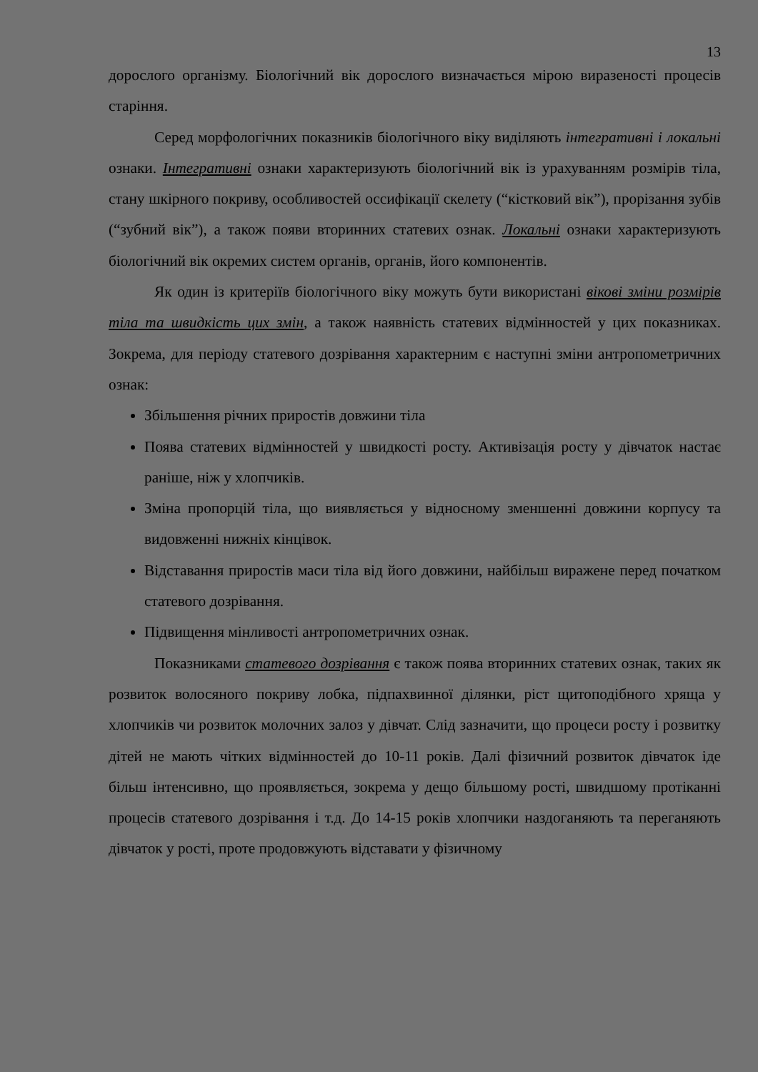13
дорослого організму. Біологічний вік дорослого визначається мірою виразеності процесів старіння.
Серед морфологічних показників біологічного віку виділяють інтегративні і локальні ознаки. Інтегративні ознаки характеризують біологічний вік із урахуванням розмірів тіла, стану шкірного покриву, особливостей оссифікації скелету (“кістковий вік”), прорізання зубів (“зубний вік”), а також появи вторинних статевих ознак. Локальні ознаки характеризують біологічний вік окремих систем органів, органів, його компонентів.
Як один із критеріїв біологічного віку можуть бути використані вікові зміни розмірів тіла та швидкість цих змін, а також наявність статевих відмінностей у цих показниках. Зокрема, для періоду статевого дозрівання характерним є наступні зміни антропометричних ознак:
Збільшення річних приростів довжини тіла
Поява статевих відмінностей у швидкості росту. Активізація росту у дівчаток настає раніше, ніж у хлопчиків.
Зміна пропорцій тіла, що виявляється у відносному зменшенні довжини корпусу та видовженні нижніх кінцівок.
Відставання приростів маси тіла від його довжини, найбільш виражене перед початком статевого дозрівання.
Підвищення мінливості антропометричних ознак.
Показниками статевого дозрівання є також поява вторинних статевих ознак, таких як розвиток волосяного покриву лобка, підпахвинної ділянки, ріст щитоподібного хряща у хлопчиків чи розвиток молочних залоз у дівчат. Слід зазначити, що процеси росту і розвитку дітей не мають чітких відмінностей до 10-11 років. Далі фізичний розвиток дівчаток іде більш інтенсивно, що проявляється, зокрема у дещо більшому рості, швидшому протіканні процесів статевого дозрівання і т.д. До 14-15 років хлопчики наздоганяють та переганяють дівчаток у рості, проте продовжують відставати у фізичному